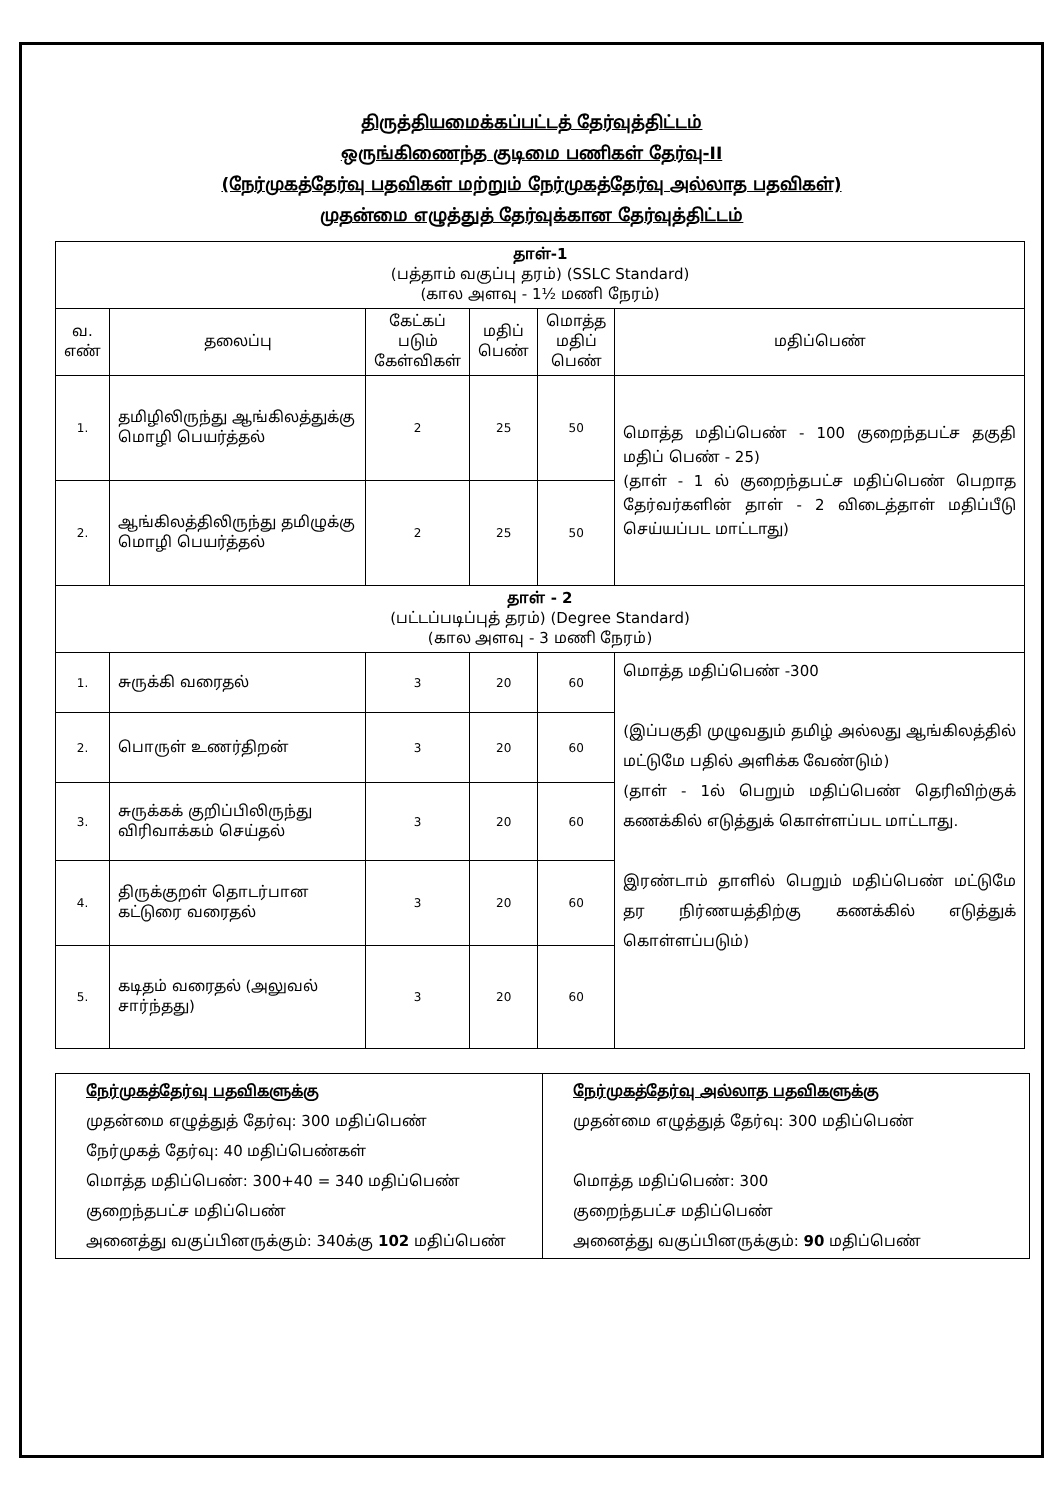திருத்தியமைக்கப்பட்டத் தேர்வுத்திட்டம்
ஒருங்கிணைந்த குடிமை பணிகள் தேர்வு-II
(நேர்முகத்தேர்வு பதவிகள் மற்றும் நேர்முகத்தேர்வு அல்லாத பதவிகள்)
முதன்மை எழுத்துத் தேர்வுக்கான தேர்வுத்திட்டம்
| தாள்-1 (பத்தாம் வகுப்பு தரம்) (SSLC Standard) (கால அளவு - 1½ மணி நேரம்) | | | | | |
| வ. எண் | தலைப்பு | கேட்கப் படும் கேள்விகள் | மதிப் பெண் | மொத்த மதிப் பெண் | மதிப்பெண் |
| 1. | தமிழிலிருந்து ஆங்கிலத்துக்கு மொழி பெயர்த்தல் | 2 | 25 | 50 | மொத்த மதிப்பெண் - 100 குறைந்தபட்ச தகுதி மதிப் பெண் - 25) (தாள் - 1 ல் குறைந்தபட்ச மதிப்பெண் பெறாத தேர்வர்களின் தாள் - 2 விடைத்தாள் மதிப்பீடு செய்யப்பட மாட்டாது) |
| 2. | ஆங்கிலத்திலிருந்து தமிழுக்கு மொழி பெயர்த்தல் | 2 | 25 | 50 | |
| தாள் - 2 (பட்டப்படிப்புத் தரம்) (Degree Standard) (கால அளவு - 3 மணி நேரம்) | | | | | |
| 1. | சுருக்கி வரைதல் | 3 | 20 | 60 | மொத்த மதிப்பெண் -300 (இப்பகுதி முழுவதும் தமிழ் அல்லது ஆங்கிலத்தில் மட்டுமே பதில் அளிக்க வேண்டும்) (தாள் - 1ல் பெறும் மதிப்பெண் தெரிவிற்குக் கணக்கில் எடுத்துக் கொள்ளப்பட மாட்டாது. இரண்டாம் தாளில் பெறும் மதிப்பெண் மட்டுமே தர நிர்ணயத்திற்கு கணக்கில் எடுத்துக் கொள்ளப்படும்) |
| 2. | பொருள் உணர்திறன் | 3 | 20 | 60 | |
| 3. | சுருக்கக் குறிப்பிலிருந்து விரிவாக்கம் செய்தல் | 3 | 20 | 60 | |
| 4. | திருக்குறள் தொடர்பான கட்டுரை வரைதல் | 3 | 20 | 60 | |
| 5. | கடிதம் வரைதல் (அலுவல் சார்ந்தது) | 3 | 20 | 60 | |
| நேர்முகத்தேர்வு பதவிகளுக்கு முதன்மை எழுத்துத் தேர்வு: 300 மதிப்பெண் நேர்முகத் தேர்வு: 40 மதிப்பெண்கள் மொத்த மதிப்பெண்: 300+40 = 340 மதிப்பெண் குறைந்தபட்ச மதிப்பெண் அனைத்து வகுப்பினருக்கும்: 340க்கு 102 மதிப்பெண் | நேர்முகத்தேர்வு அல்லாத பதவிகளுக்கு முதன்மை எழுத்துத் தேர்வு: 300 மதிப்பெண் மொத்த மதிப்பெண்: 300 குறைந்தபட்ச மதிப்பெண் அனைத்து வகுப்பினருக்கும்: 90 மதிப்பெண் |